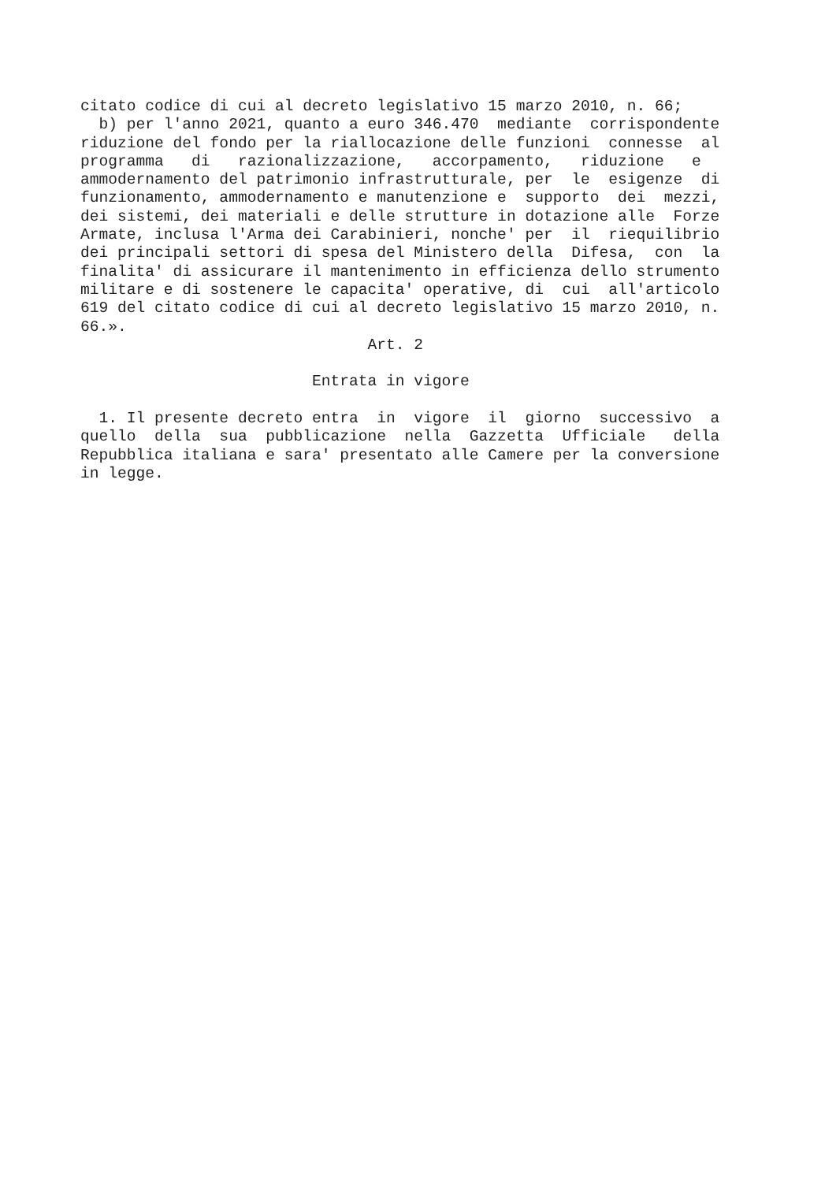citato codice di cui al decreto legislativo 15 marzo 2010, n. 66; b) per l'anno 2021, quanto a euro 346.470 mediante corrispondente riduzione del fondo per la riallocazione delle funzioni connesse al programma di razionalizzazione, accorpamento, riduzione e ammodernamento del patrimonio infrastrutturale, per le esigenze di funzionamento, ammodernamento e manutenzione e supporto dei mezzi, dei sistemi, dei materiali e delle strutture in dotazione alle Forze Armate, inclusa l'Arma dei Carabinieri, nonche' per il riequilibrio dei principali settori di spesa del Ministero della Difesa, con la finalita' di assicurare il mantenimento in efficienza dello strumento militare e di sostenere le capacita' operative, di cui all'articolo 619 del citato codice di cui al decreto legislativo 15 marzo 2010, n. 66.». Art. 2 Entrata in vigore 1. Il presente decreto entra in vigore il giorno successivo a quello della sua pubblicazione nella Gazzetta Ufficiale della Repubblica italiana e sara' presentato alle Camere per la conversione in legge.